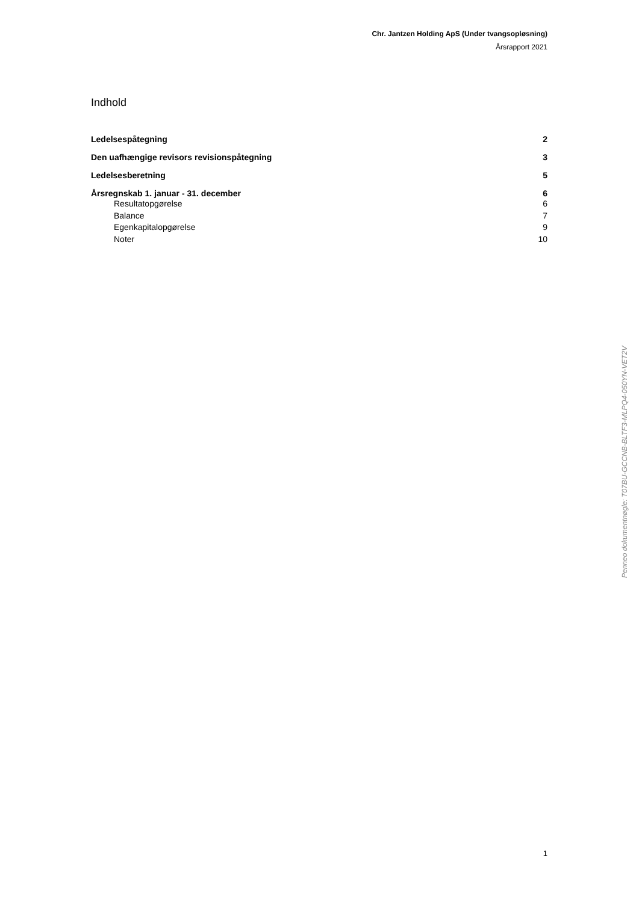Chr. Jantzen Holding ApS (Under tvangsopløsning)
Årsrapport 2021
Indhold
Ledelsespåtegning 2
Den uafhængige revisors revisionspåtegning 3
Ledelsesberetning 5
Årsregnskab 1. januar - 31. december 6
Resultatopgørelse 6
Balance 7
Egenkapitalopgørelse 9
Noter 10
Penneo dokumentnøgle: T07BU-GCCNB-BLTF3-MLPQ4-050YN-VET2V
1